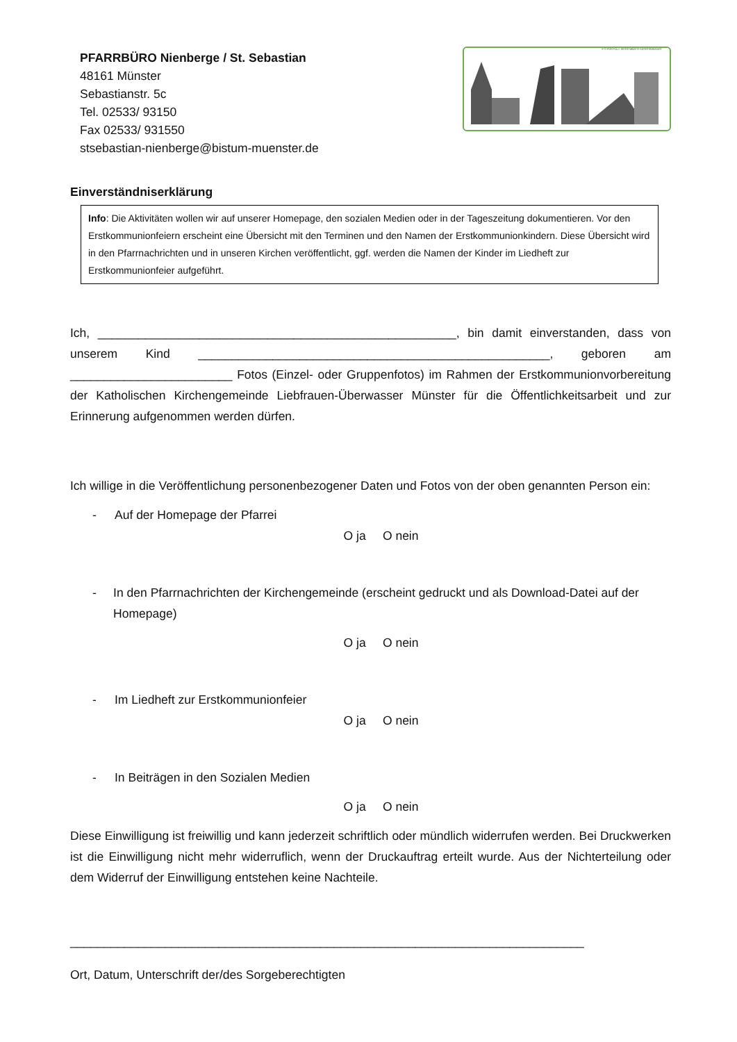PFARRBÜRO Nienberge / St. Sebastian
48161 Münster
Sebastianstr. 5c
Tel. 02533/ 93150
Fax 02533/ 931550
stsebastian-nienberge@bistum-muenster.de
PFARREI liebfrauen-überwasser
Einverständniserklärung
Info: Die Aktivitäten wollen wir auf unserer Homepage, den sozialen Medien oder in der Tageszeitung dokumentieren. Vor den Erstkommunionfeiern erscheint eine Übersicht mit den Terminen und den Namen der Erstkommunionkindern. Diese Übersicht wird in den Pfarrnachrichten und in unseren Kirchen veröffentlicht, ggf. werden die Namen der Kinder im Liedheft zur Erstkommunionfeier aufgeführt.
Ich, _____________________________________________________, bin damit einverstanden, dass von unserem Kind ____________________________________________________, geboren am ________________________ Fotos (Einzel- oder Gruppenfotos) im Rahmen der Erstkommunionvorbereitung der Katholischen Kirchengemeinde Liebfrauen-Überwasser Münster für die Öffentlichkeitsarbeit und zur Erinnerung aufgenommen werden dürfen.
Ich willige in die Veröffentlichung personenbezogener Daten und Fotos von der oben genannten Person ein:
- Auf der Homepage der Pfarrei
O ja O nein
- In den Pfarrnachrichten der Kirchengemeinde (erscheint gedruckt und als Download-Datei auf der Homepage)
O ja O nein
- Im Liedheft zur Erstkommunionfeier
O ja O nein
- In Beiträgen in den Sozialen Medien
O ja O nein
Diese Einwilligung ist freiwillig und kann jederzeit schriftlich oder mündlich widerrufen werden. Bei Druckwerken ist die Einwilligung nicht mehr widerruflich, wenn der Druckauftrag erteilt wurde. Aus der Nichterteilung oder dem Widerruf der Einwilligung entstehen keine Nachteile.
____________________________________________________________________________
Ort, Datum, Unterschrift der/des Sorgeberechtigten